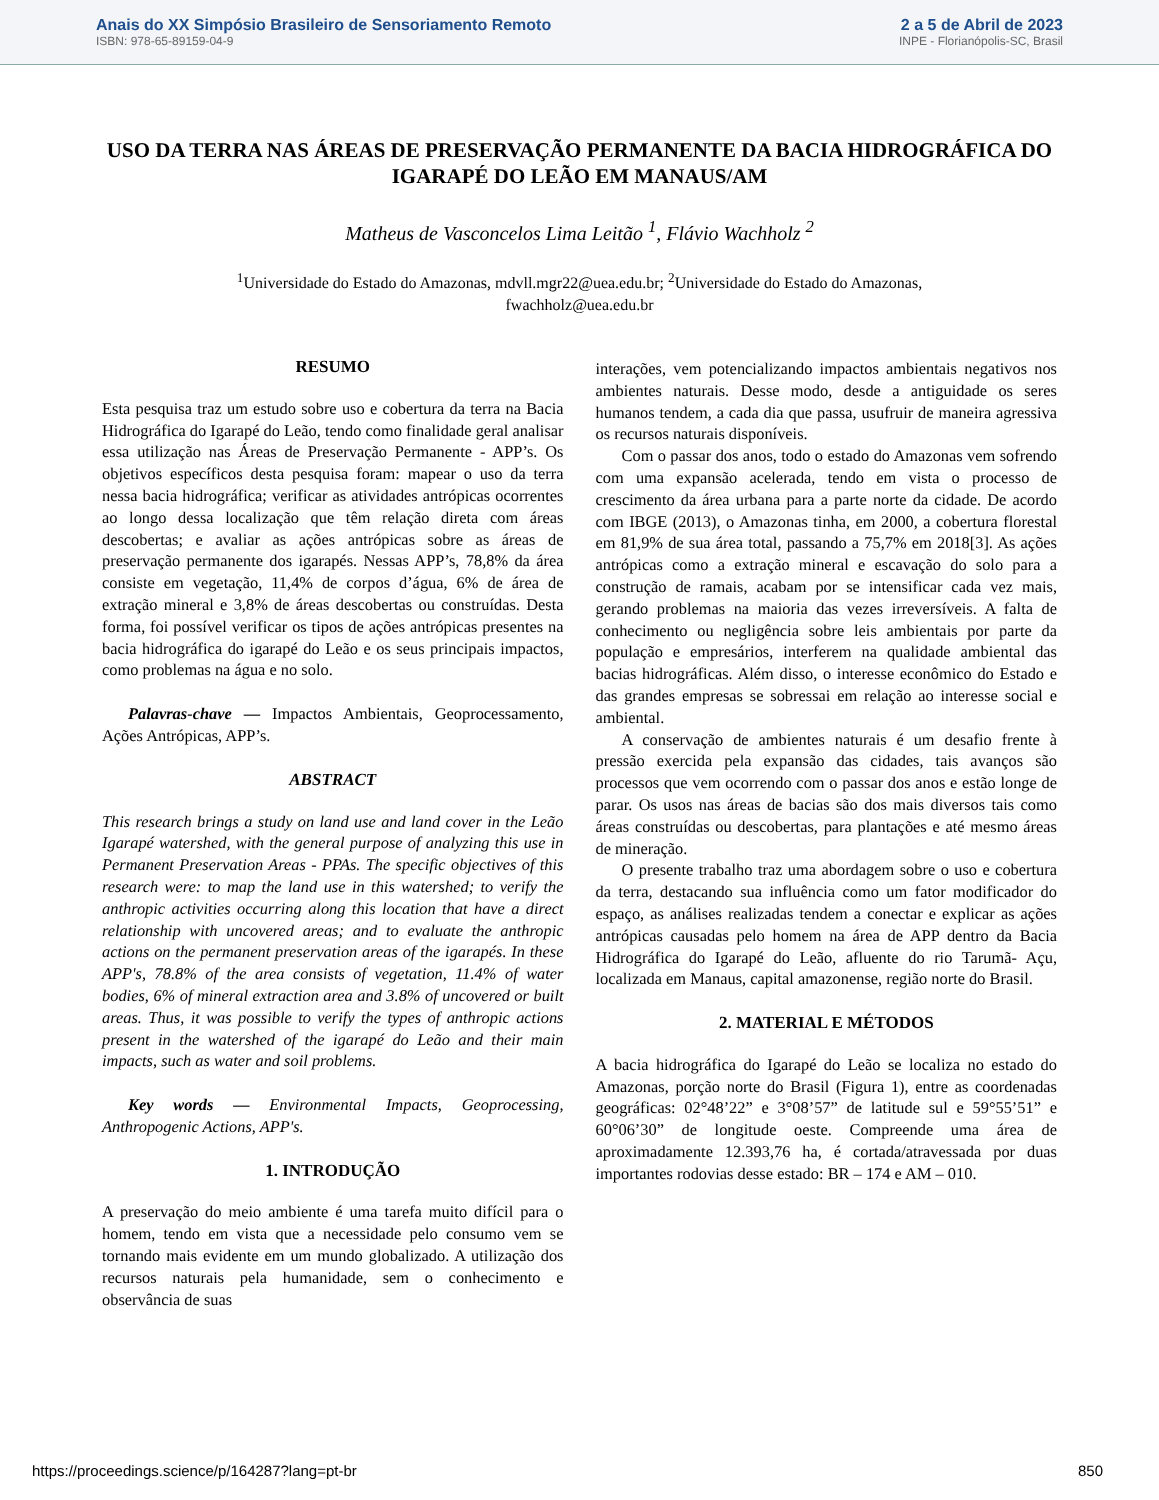Anais do XX Simpósio Brasileiro de Sensoriamento Remoto
ISBN: 978-65-89159-04-9
2 a 5 de Abril de 2023
INPE - Florianópolis-SC, Brasil
USO DA TERRA NAS ÁREAS DE PRESERVAÇÃO PERMANENTE DA BACIA HIDROGRÁFICA DO IGARAPÉ DO LEÃO EM MANAUS/AM
Matheus de Vasconcelos Lima Leitão <sup>1</sup>, Flávio Wachholz <sup>2</sup>
<sup>1</sup> Universidade do Estado do Amazonas, mdvll.mgr22@uea.edu.br; <sup>2</sup>Universidade do Estado do Amazonas,
fwachholz@uea.edu.br
RESUMO
Esta pesquisa traz um estudo sobre uso e cobertura da terra na Bacia Hidrográfica do Igarapé do Leão, tendo como finalidade geral analisar essa utilização nas Áreas de Preservação Permanente - APP’s. Os objetivos específicos desta pesquisa foram: mapear o uso da terra nessa bacia hidrográfica; verificar as atividades antrópicas ocorrentes ao longo dessa localização que têm relação direta com áreas descobertas; e avaliar as ações antrópicas sobre as áreas de preservação permanente dos igarapés. Nessas APP’s, 78,8% da área consiste em vegetação, 11,4% de corpos d’água, 6% de área de extração mineral e 3,8% de áreas descobertas ou construídas. Desta forma, foi possível verificar os tipos de ações antrópicas presentes na bacia hidrográfica do igarapé do Leão e os seus principais impactos, como problemas na água e no solo.
Palavras-chave — Impactos Ambientais, Geoprocessamento, Ações Antrópicas, APP’s.
ABSTRACT
This research brings a study on land use and land cover in the Leão Igarapé watershed, with the general purpose of analyzing this use in Permanent Preservation Areas - PPAs. The specific objectives of this research were: to map the land use in this watershed; to verify the anthropic activities occurring along this location that have a direct relationship with uncovered areas; and to evaluate the anthropic actions on the permanent preservation areas of the igarapés. In these APP's, 78.8% of the area consists of vegetation, 11.4% of water bodies, 6% of mineral extraction area and 3.8% of uncovered or built areas. Thus, it was possible to verify the types of anthropic actions present in the watershed of the igarapé do Leão and their main impacts, such as water and soil problems.
Key words — Environmental Impacts, Geoprocessing, Anthropogenic Actions, APP's.
1. INTRODUÇÃO
A preservação do meio ambiente é uma tarefa muito difícil para o homem, tendo em vista que a necessidade pelo consumo vem se tornando mais evidente em um mundo globalizado. A utilização dos recursos naturais pela humanidade, sem o conhecimento e observância de suas
interações, vem potencializando impactos ambientais negativos nos ambientes naturais. Desse modo, desde a antiguidade os seres humanos tendem, a cada dia que passa, usufruir de maneira agressiva os recursos naturais disponíveis.
Com o passar dos anos, todo o estado do Amazonas vem sofrendo com uma expansão acelerada, tendo em vista o processo de crescimento da área urbana para a parte norte da cidade. De acordo com IBGE (2013), o Amazonas tinha, em 2000, a cobertura florestal em 81,9% de sua área total, passando a 75,7% em 2018[3]. As ações antrópicas como a extração mineral e escavação do solo para a construção de ramais, acabam por se intensificar cada vez mais, gerando problemas na maioria das vezes irreversíveis. A falta de conhecimento ou negligência sobre leis ambientais por parte da população e empresários, interferem na qualidade ambiental das bacias hidrográficas. Além disso, o interesse econômico do Estado e das grandes empresas se sobressai em relação ao interesse social e ambiental.
A conservação de ambientes naturais é um desafio frente à pressão exercida pela expansão das cidades, tais avanços são processos que vem ocorrendo com o passar dos anos e estão longe de parar. Os usos nas áreas de bacias são dos mais diversos tais como áreas construídas ou descobertas, para plantações e até mesmo áreas de mineração.
O presente trabalho traz uma abordagem sobre o uso e cobertura da terra, destacando sua influência como um fator modificador do espaço, as análises realizadas tendem a conectar e explicar as ações antrópicas causadas pelo homem na área de APP dentro da Bacia Hidrográfica do Igarapé do Leão, afluente do rio Tarumã- Açu, localizada em Manaus, capital amazonense, região norte do Brasil.
2. MATERIAL E MÉTODOS
A bacia hidrográfica do Igarapé do Leão se localiza no estado do Amazonas, porção norte do Brasil (Figura 1), entre as coordenadas geográficas: 02°48’22” e 3°08’57” de latitude sul e 59°55’51” e 60°06’30” de longitude oeste. Compreende uma área de aproximadamente 12.393,76 ha, é cortada/atravessada por duas importantes rodovias desse estado: BR – 174 e AM – 010.
https://proceedings.science/p/164287?lang=pt-br 850